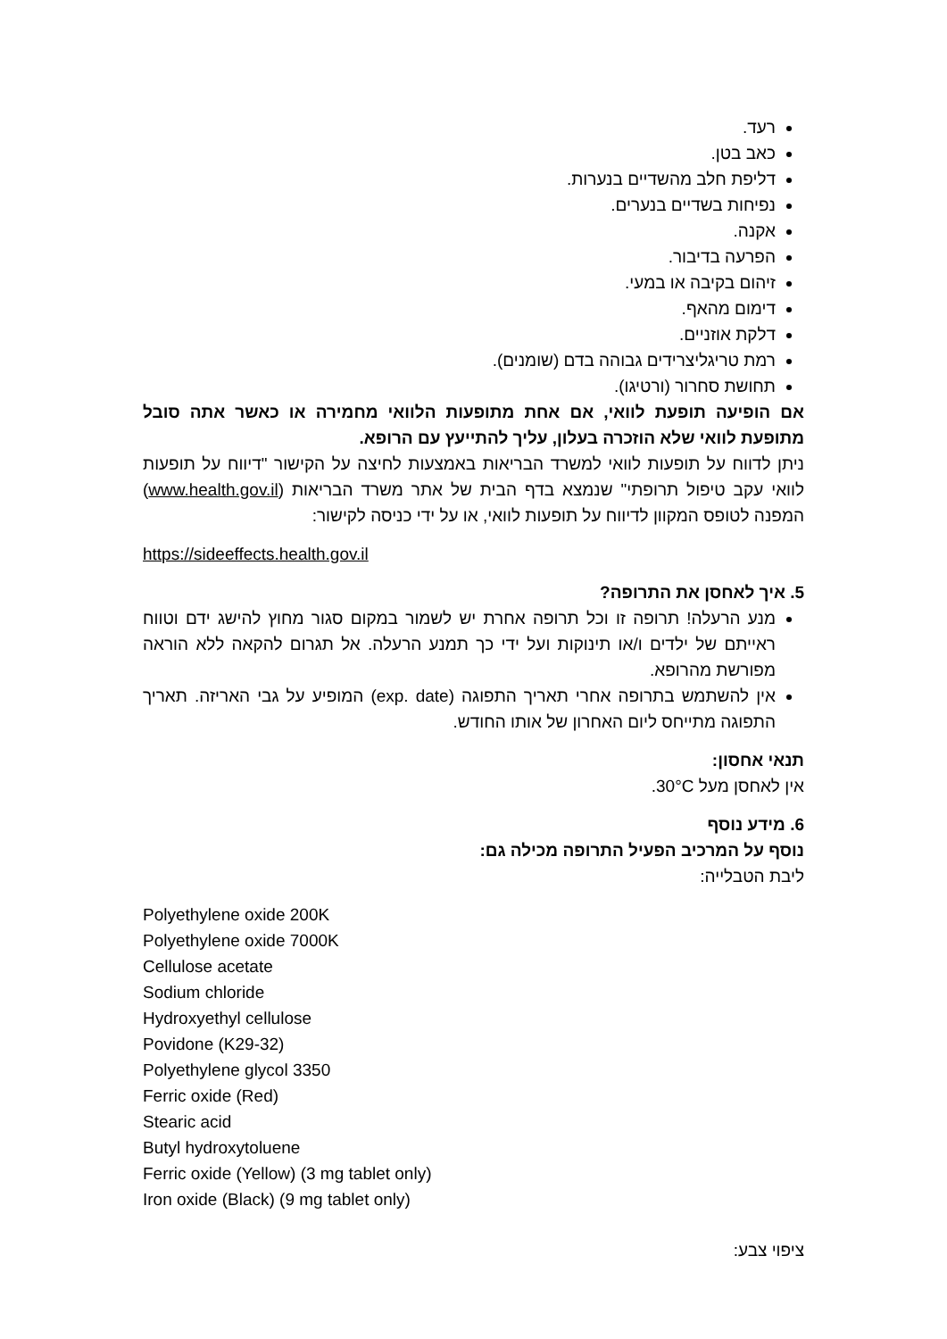רעד.
כאב בטן.
דליפת חלב מהשדיים בנערות.
נפיחות בשדיים בנערים.
אקנה.
הפרעה בדיבור.
זיהום בקיבה או במעי.
דימום מהאף.
דלקת אוזניים.
רמת טריגליצרידים גבוהה בדם (שומנים).
תחושת סחרור (ורטיגו).
אם הופיעה תופעת לוואי, אם אחת מתופעות הלוואי מחמירה או כאשר אתה סובל מתופעת לוואי שלא הוזכרה בעלון, עליך להתייעץ עם הרופא.
ניתן לדווח על תופעות לוואי למשרד הבריאות באמצעות לחיצה על הקישור "דיווח על תופעות לוואי עקב טיפול תרופתי" שנמצא בדף הבית של אתר משרד הבריאות (www.health.gov.il) המפנה לטופס המקוון לדיווח על תופעות לוואי, או על ידי כניסה לקישור:
https://sideeffects.health.gov.il
5. איך לאחסן את התרופה?
מנע הרעלה! תרופה זו וכל תרופה אחרת יש לשמור במקום סגור מחוץ להישג ידם וטווח ראייתם של ילדים ו/או תינוקות ועל ידי כך תמנע הרעלה. אל תגרום להקאה ללא הוראה מפורשת מהרופא.
אין להשתמש בתרופה אחרי תאריך התפוגה (exp. date) המופיע על גבי האריזה. תאריך התפוגה מתייחס ליום האחרון של אותו החודש.
תנאי אחסון:
אין לאחסן מעל 30°C.
6. מידע נוסף
נוסף על המרכיב הפעיל התרופה מכילה גם:
ליבת הטבלייה:
Polyethylene oxide 200K
Polyethylene oxide 7000K
Cellulose acetate
Sodium chloride
Hydroxyethyl cellulose
Povidone (K29-32)
Polyethylene glycol 3350
Ferric oxide (Red)
Stearic acid
Butyl hydroxytoluene
Ferric oxide (Yellow) (3 mg tablet only)
Iron oxide (Black) (9 mg tablet only)
ציפוי צבע: